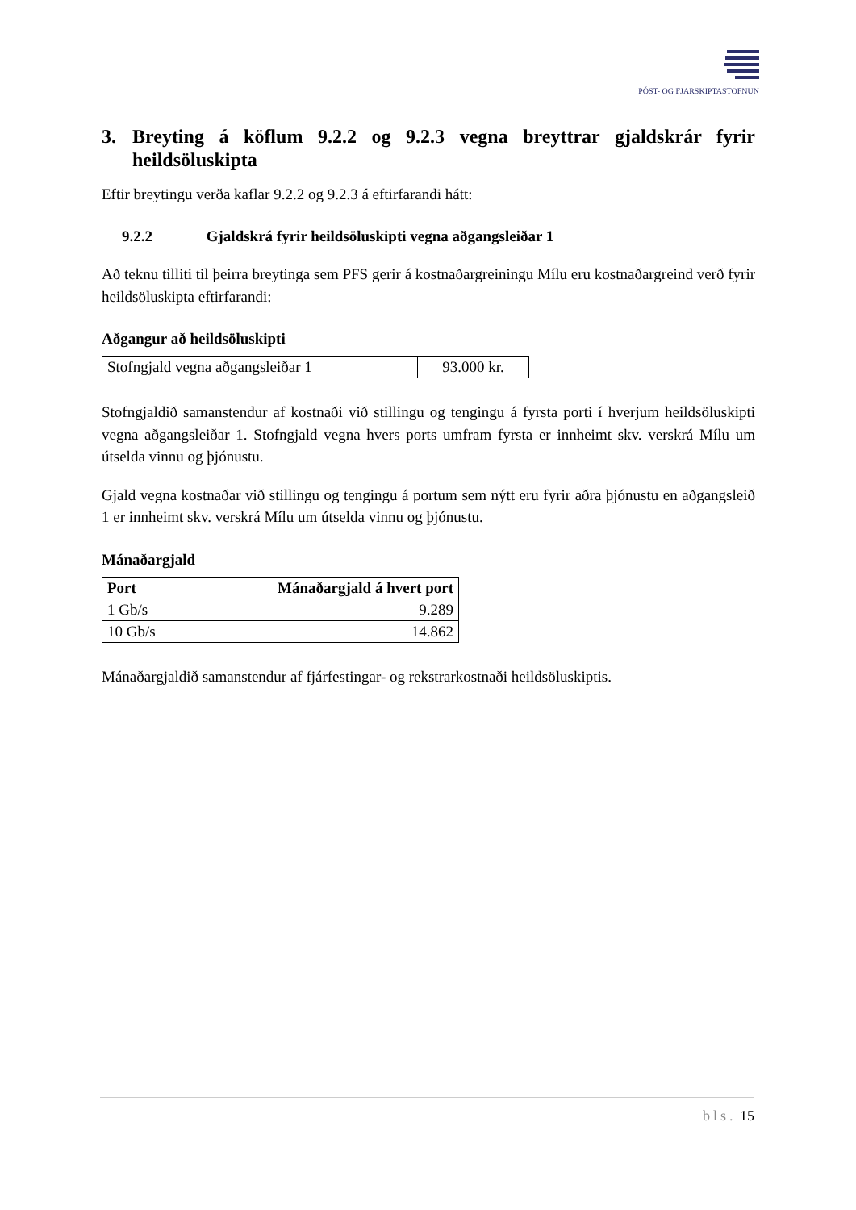PÓST- OG FJARSKIPTASTOFNUN
3. Breyting á köflum 9.2.2 og 9.2.3 vegna breyttrar gjaldskrár fyrir heildsöluskipta
Eftir breytingu verða kaflar 9.2.2 og 9.2.3 á eftirfarandi hátt:
9.2.2 Gjaldskrá fyrir heildsöluskipti vegna aðgangsleiðar 1
Að teknu tilliti til þeirra breytinga sem PFS gerir á kostnaðargreiningu Mílu eru kostnaðargreind verð fyrir heildsöluskipta eftirfarandi:
Aðgangur að heildsöluskipti
| Stofngjald vegna aðgangsleiðar 1 | 93.000 kr. |
Stofngjaldið samanstendur af kostnaði við stillingu og tengingu á fyrsta porti í hverjum heildsöluskipti vegna aðgangsleiðar 1. Stofngjald vegna hvers ports umfram fyrsta er innheimt skv. verskrá Mílu um útselda vinnu og þjónustu.
Gjald vegna kostnaðar við stillingu og tengingu á portum sem nýtt eru fyrir aðra þjónustu en aðgangsleið 1 er innheimt skv. verskrá Mílu um útselda vinnu og þjónustu.
Mánaðargjald
| Port | Mánaðargjald á hvert port |
| --- | --- |
| 1 Gb/s | 9.289 |
| 10 Gb/s | 14.862 |
Mánaðargjaldið samanstendur af fjárfestingar- og rekstrarkostnaði heildsöluskiptis.
bls. 15